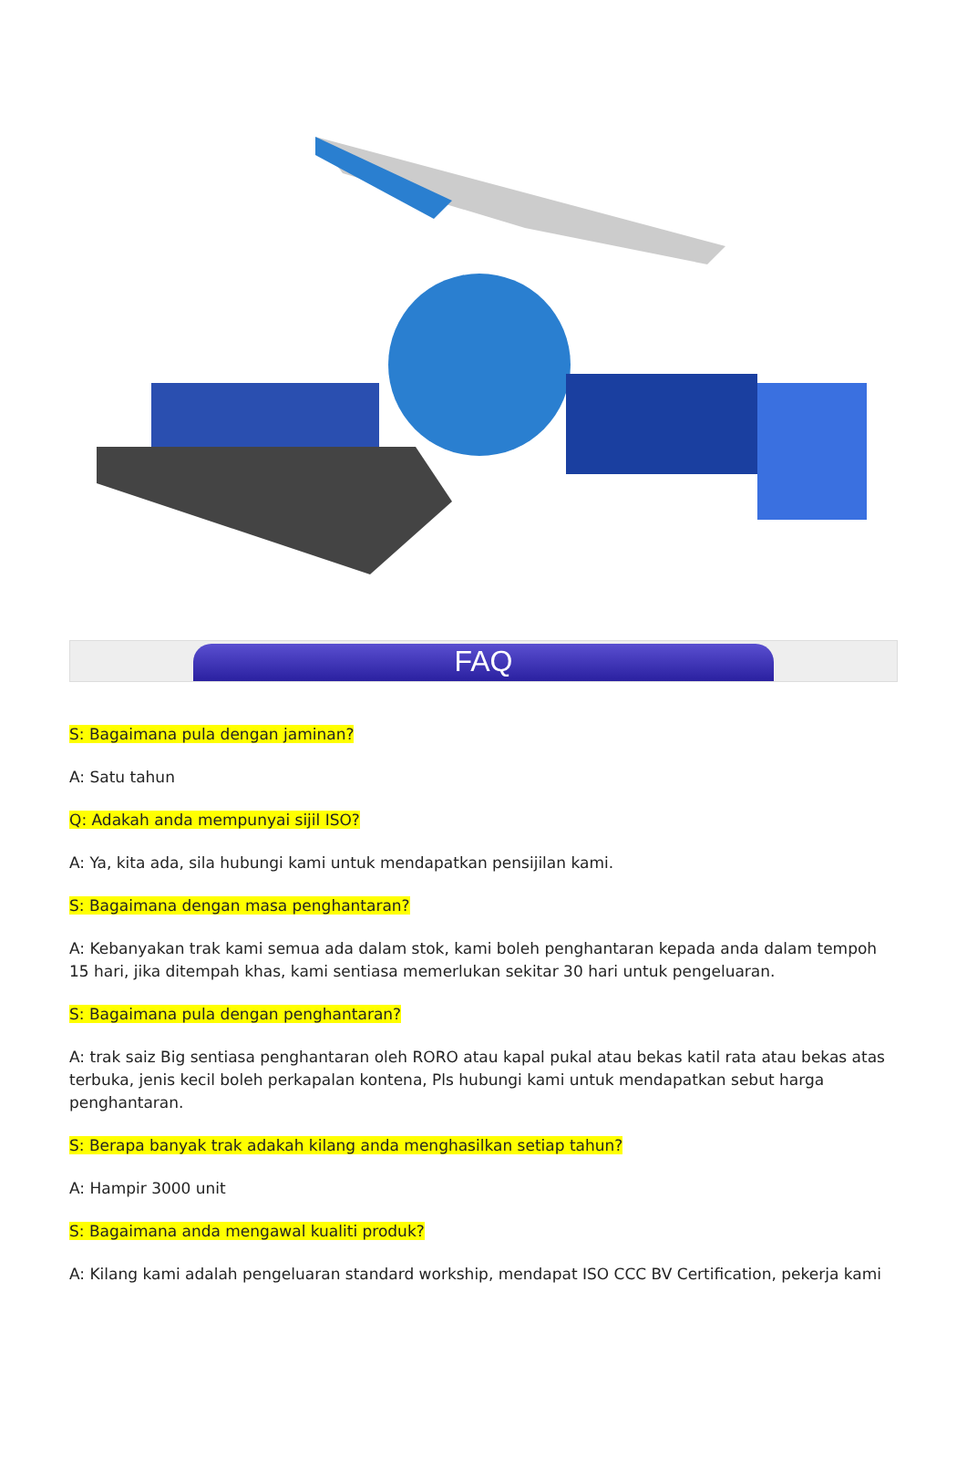FAQ
S: Bagaimana pula dengan jaminan?
A: Satu tahun
Q: Adakah anda mempunyai sijil ISO?
A: Ya, kita ada, sila hubungi kami untuk mendapatkan pensijilan kami.
S: Bagaimana dengan masa penghantaran?
A: Kebanyakan trak kami semua ada dalam stok, kami boleh penghantaran kepada anda dalam tempoh 15 hari, jika ditempah khas, kami sentiasa memerlukan sekitar 30 hari untuk pengeluaran.
S: Bagaimana pula dengan penghantaran?
A: trak saiz Big sentiasa penghantaran oleh RORO atau kapal pukal atau bekas katil rata atau bekas atas terbuka, jenis kecil boleh perkapalan kontena, Pls hubungi kami untuk mendapatkan sebut harga penghantaran.
S: Berapa banyak trak adakah kilang anda menghasilkan setiap tahun?
A: Hampir 3000 unit
S: Bagaimana anda mengawal kualiti produk?
A: Kilang kami adalah pengeluaran standard workship, mendapat ISO CCC BV Certification, pekerja kami